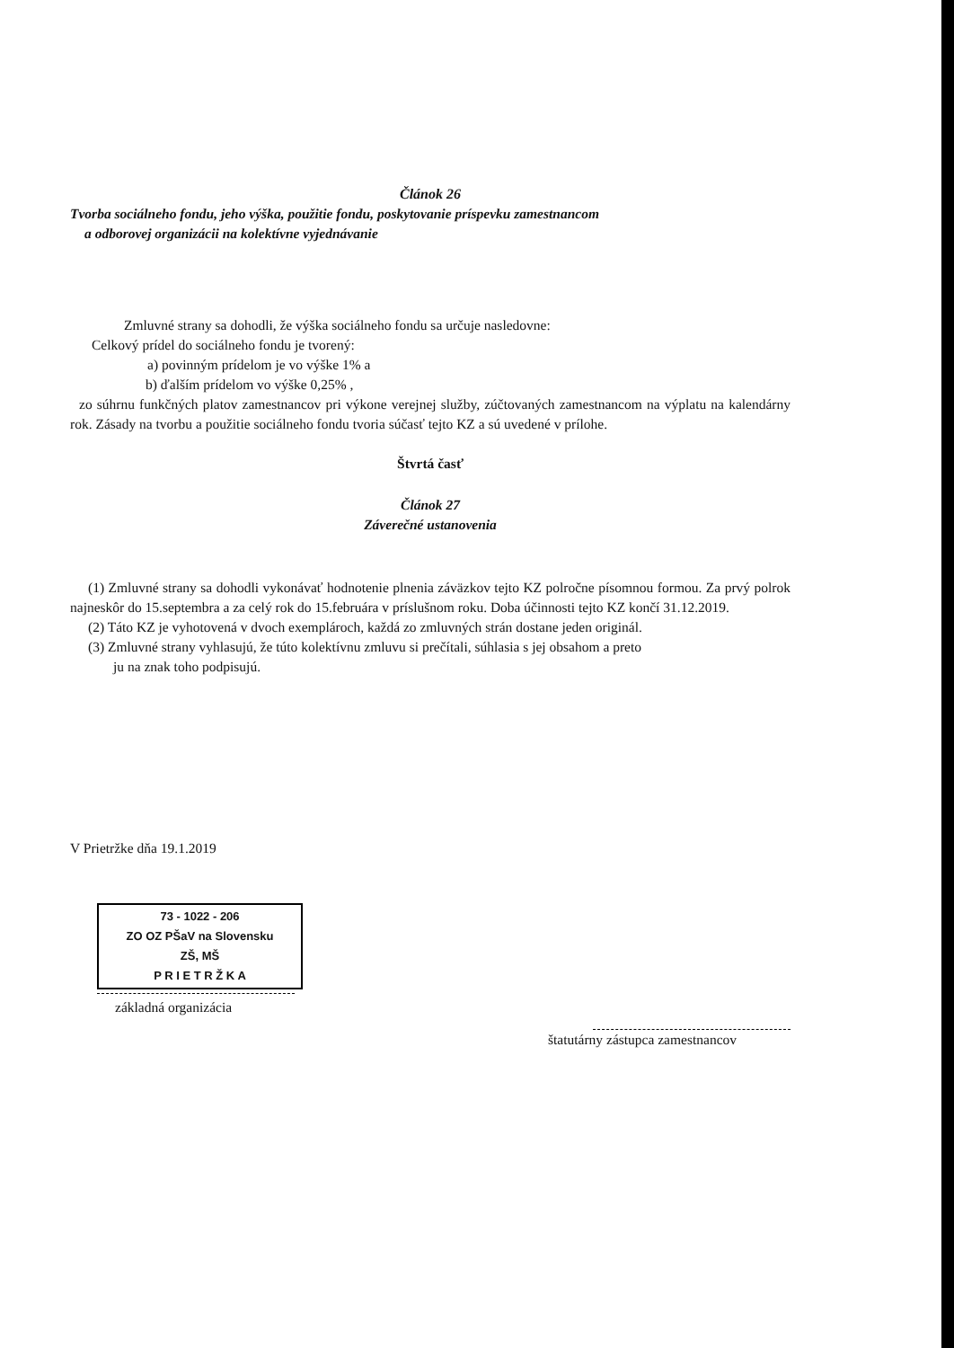Článok 26
Tvorba sociálneho fondu, jeho výška, použitie fondu, poskytovanie príspevku zamestnancom
a odborovej organizácii na kolektívne vyjednávanie
Zmluvné strany sa dohodli, že výška sociálneho fondu sa určuje nasledovne:
Celkový prídel do sociálneho fondu je tvorený:
a) povinným prídelom je vo výške 1% a
b) ďalším prídelom vo výške 0,25% ,
zo súhrnu funkčných platov zamestnancov pri výkone verejnej služby, zúčtovaných zamestnancom na výplatu na kalendárny rok. Zásady na tvorbu a použitie sociálneho fondu tvoria súčasť tejto KZ a sú uvedené v prílohe.
Štvrtá časť
Článok 27
Záverečné ustanovenia
(1) Zmluvné strany sa dohodli vykonávať hodnotenie plnenia záväzkov tejto KZ polročne písomnou formou. Za prvý polrok najneskôr do 15.septembra a za celý rok do 15.februára v príslušnom roku. Doba účinnosti tejto KZ končí 31.12.2019.
(2) Táto KZ je vyhotovená v dvoch exemplároch, každá zo zmluvných strán dostane jeden originál.
(3) Zmluvné strany vyhlasujú, že túto kolektívnu zmluvu si prečítali, súhlasia s jej obsahom a preto
ju na znak toho podpisujú.
V Prietržke dňa 19.1.2019
73 - 1022 - 206
ZO OZ PŠaV na Slovensku
ZŠ, MŠ
P R I E T R Ž K A
základná organizácia
štatutárny zástupca zamestnancov